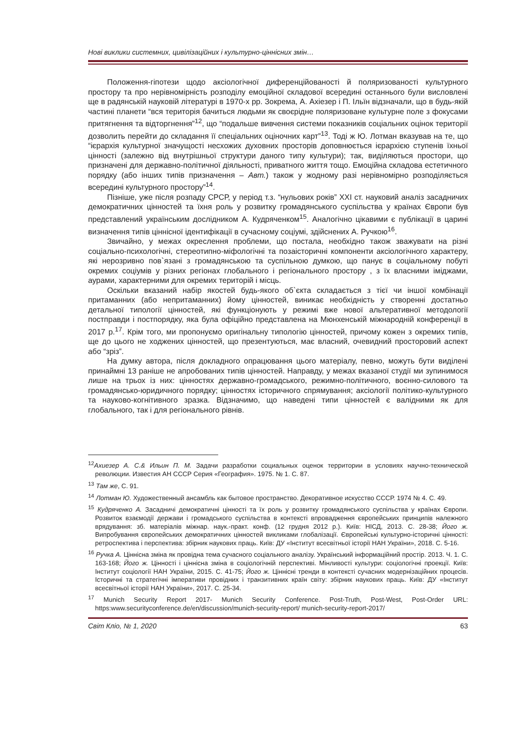Нові виклики системних, цивілізаційних і культурно-ціннісних змін…
Положення-гіпотези щодо аксіологічної диференційованості й поляризованості культурного простору та про нерівномірність розподілу емоційної складової всередині останнього були висловлені ще в радянській науковій літературі в 1970-х рр. Зокрема, А. Ахіезер і П. Ільїн відзначали, що в будь-якій частині планети “вся територія бачиться людьми як своєрідне поляризоване культурне поле з фокусами притягнення та відторгнення”<sup>12</sup>, що “подальше вивчення системи показників соціальних оцінок території дозволить перейти до складання її спеціальних оціночних карт”<sup>13</sup>. Тоді ж Ю. Лотман вказував на те, що “ієрархія культурної значущості несхожих духовних просторів доповнюється ієрархією ступенів їхньої цінності (залежно від внутрішньої структури даного типу культури); так, виділяються простори, що призначені для державно-політичної діяльності, приватного життя тощо. Емоційна складова естетичного порядку (або інших типів призначення – Авт.) також у жодному разі нерівномірно розподіляється всередині культурного простору”<sup>14</sup>.
Пізніше, уже після розпаду СРСР, у період т.з. “нульових років” ХХІ ст. науковий аналіз засадничих демократичних цінностей та їхня роль у розвитку громадянського суспільства у країнах Європи був представлений українським дослідником А. Кудряченком<sup>15</sup>. Аналогічно цікавими є публікації в царині визначення типів ціннісної ідентифікації в сучасному соціумі, здійснених А. Ручкою<sup>16</sup>.
Звичайно, у межах окреслення проблеми, що постала, необхідно також зважувати на різні соціально-психологічні, стереотипно-міфологічні та позаісторичні компоненти аксіологічного характеру, які нерозривно пов`язані з громадянською та суспільною думкою, що панує в соціальному побуті окремих соціумів у різних регіонах глобального і регіонального простору , з їх власними іміджами, аурами, характерними для окремих територій і місць.
Оскільки вказаний набір якостей будь-якого об`єкта складається з тієї чи іншої комбінації притаманних (або непритаманних) йому цінностей, виникає необхідність у створенні достатньо детальної типології цінностей, які функціонують у режимі вже нової альтеративної методології постправди і постпорядку, яка була офіційно представлена на Мюнхенській міжнародній конференції в 2017 р.<sup>17</sup>. Крім того, ми пропонуємо оригінальну типологію цінностей, причому кожен з окремих типів, ще до цього не ходжених цінностей, що презентуються, має власний, очевидний просторовий аспект або “зріз”.
На думку автора, після докладного опрацювання цього матеріалу, певно, можуть бути виділені принаймні 13 раніше не апробованих типів цінностей. Направду, у межах вказаної студії ми зупинимося лише на трьох із них: цінностях державно-громадського, режимно-політичного, воєнно-силового та громадянсько-юридичного порядку; цінностях історичного спрямування; аксіології політико-культурного та науково-когнітивного зразка. Відзначимо, що наведені типи цінностей є валідними як для глобального, так і для регіонального рівнів.
<sup>12</sup> Ахиезер А. С.& Ильин П. М. Задачи разработки социальных оценок территории в условиях научно-технической революции. Известия АН СССР Серия «География». 1975. № 1. С. 87.
<sup>13</sup> Там же, С. 91.
<sup>14</sup> Лотман Ю. Художественный ансамбль как бытовое пространство. Декоративное искусство СССР. 1974 № 4. С. 49.
<sup>15</sup> Кудряченко А. Засадничі демократичні цінності та їх роль у розвитку громадянського суспільства у країнах Європи. Розвиток взаємодії держави і громадського суспільства в контексті впровадження європейських принципів належного врядування: зб. матеріалів міжнар. наук.-практ. конф. (12 грудня 2012 р.). Київ: НІСД, 2013. С. 28-38; Його ж. Випробування європейських демократичних цінностей викликами глобалізації. Європейські культурно-історичні цінності: ретроспектива і перспектива: збірник наукових праць. Київ: ДУ «Інститут всесвітньої історії НАН України», 2018. С. 5-16.
<sup>16</sup> Ручка А. Ціннісна зміна як провідна тема сучасного соціального аналізу. Український інформаційний простір. 2013. Ч. 1. С. 163-168; Його ж. Цінності і ціннісна зміна в соціологічній перспективі. Мінливості культури: соціологічні проекції. Київ: Інститут соціології НАН України, 2015. С. 41-75; Його ж. Ціннісні тренди в контексті сучасних модернізаційних процесів. Історичні та стратегічні імперативи провідних і транзитивних країн світу: збірник наукових праць. Київ: ДУ «Інститут всесвітньої історії НАН України», 2017. С. 25-34.
<sup>17</sup> Munich Security Report 2017- Munich Security Conference. Post-Truth, Post-West, Post-Order URL: https:www.securityconference.de/en/discussion/munich-security-report/ munich-security-report-2017/
Світ Кліо, № 1, 2020 63